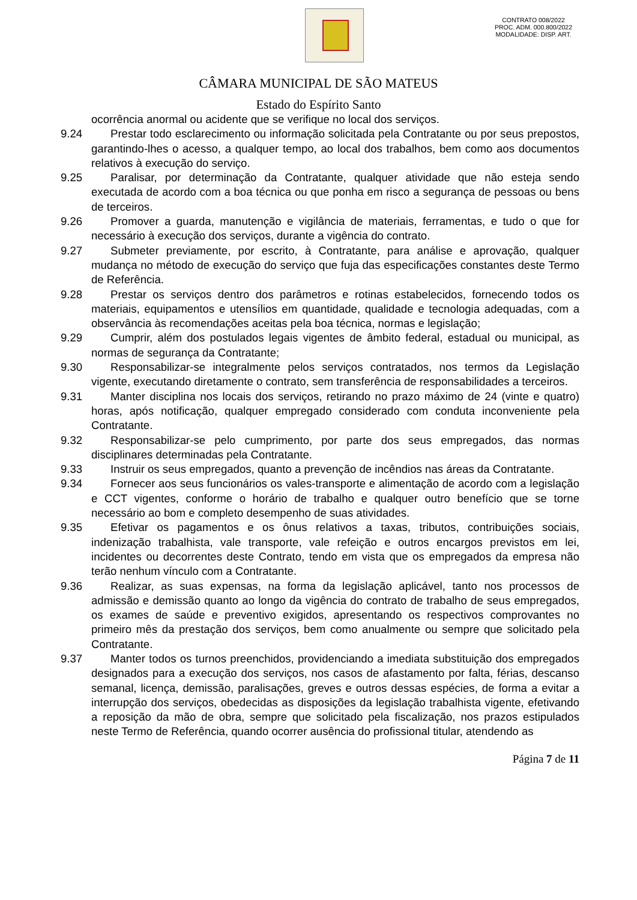CONTRATO 008/2022
PROC. ADM. 000.800/2022
MODALIDADE: DISP. ART.
CÂMARA MUNICIPAL DE SÃO MATEUS
Estado do Espírito Santo
ocorrência anormal ou acidente que se verifique no local dos serviços.
9.24 Prestar todo esclarecimento ou informação solicitada pela Contratante ou por seus prepostos, garantindo-lhes o acesso, a qualquer tempo, ao local dos trabalhos, bem como aos documentos relativos à execução do serviço.
9.25 Paralisar, por determinação da Contratante, qualquer atividade que não esteja sendo executada de acordo com a boa técnica ou que ponha em risco a segurança de pessoas ou bens de terceiros.
9.26 Promover a guarda, manutenção e vigilância de materiais, ferramentas, e tudo o que for necessário à execução dos serviços, durante a vigência do contrato.
9.27 Submeter previamente, por escrito, à Contratante, para análise e aprovação, qualquer mudança no método de execução do serviço que fuja das especificações constantes deste Termo de Referência.
9.28 Prestar os serviços dentro dos parâmetros e rotinas estabelecidos, fornecendo todos os materiais, equipamentos e utensílios em quantidade, qualidade e tecnologia adequadas, com a observância às recomendações aceitas pela boa técnica, normas e legislação;
9.29 Cumprir, além dos postulados legais vigentes de âmbito federal, estadual ou municipal, as normas de segurança da Contratante;
9.30 Responsabilizar-se integralmente pelos serviços contratados, nos termos da Legislação vigente, executando diretamente o contrato, sem transferência de responsabilidades a terceiros.
9.31 Manter disciplina nos locais dos serviços, retirando no prazo máximo de 24 (vinte e quatro) horas, após notificação, qualquer empregado considerado com conduta inconveniente pela Contratante.
9.32 Responsabilizar-se pelo cumprimento, por parte dos seus empregados, das normas disciplinares determinadas pela Contratante.
9.33 Instruir os seus empregados, quanto a prevenção de incêndios nas áreas da Contratante.
9.34 Fornecer aos seus funcionários os vales-transporte e alimentação de acordo com a legislação e CCT vigentes, conforme o horário de trabalho e qualquer outro benefício que se torne necessário ao bom e completo desempenho de suas atividades.
9.35 Efetivar os pagamentos e os ônus relativos a taxas, tributos, contribuições sociais, indenização trabalhista, vale transporte, vale refeição e outros encargos previstos em lei, incidentes ou decorrentes deste Contrato, tendo em vista que os empregados da empresa não terão nenhum vínculo com a Contratante.
9.36 Realizar, as suas expensas, na forma da legislação aplicável, tanto nos processos de admissão e demissão quanto ao longo da vigência do contrato de trabalho de seus empregados, os exames de saúde e preventivo exigidos, apresentando os respectivos comprovantes no primeiro mês da prestação dos serviços, bem como anualmente ou sempre que solicitado pela Contratante.
9.37 Manter todos os turnos preenchidos, providenciando a imediata substituição dos empregados designados para a execução dos serviços, nos casos de afastamento por falta, férias, descanso semanal, licença, demissão, paralisações, greves e outros dessas espécies, de forma a evitar a interrupção dos serviços, obedecidas as disposições da legislação trabalhista vigente, efetivando a reposição da mão de obra, sempre que solicitado pela fiscalização, nos prazos estipulados neste Termo de Referência, quando ocorrer ausência do profissional titular, atendendo as
Página 7 de 11